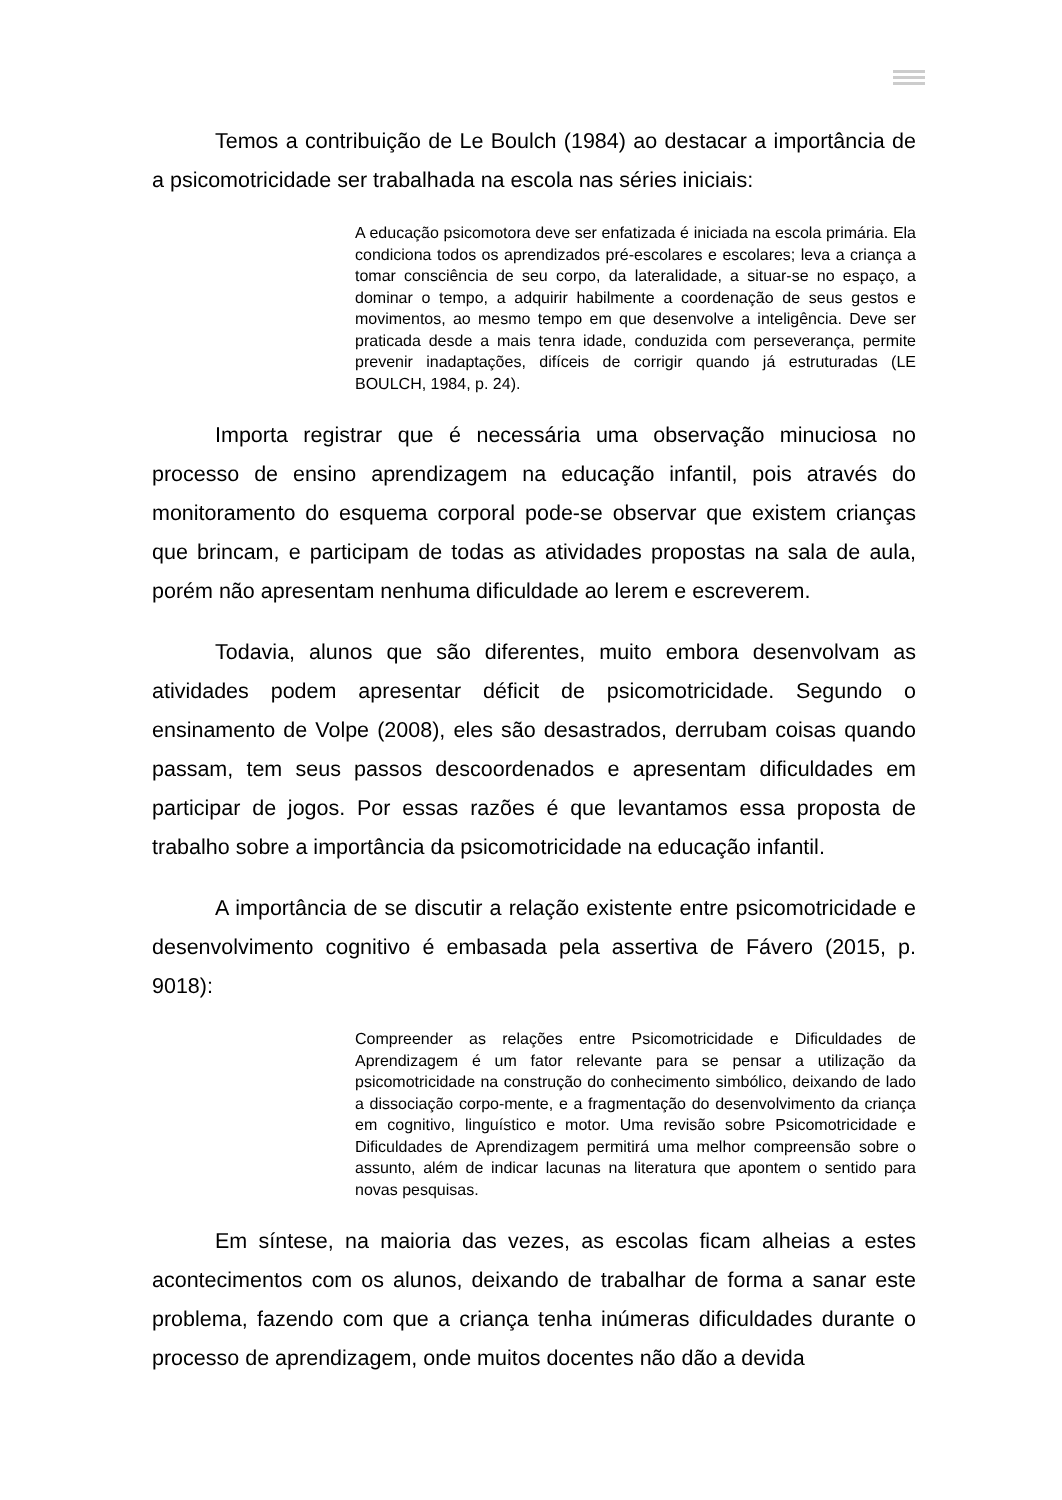Temos a contribuição de Le Boulch (1984) ao destacar a importância de a psicomotricidade ser trabalhada na escola nas séries iniciais:
A educação psicomotora deve ser enfatizada é iniciada na escola primária. Ela condiciona todos os aprendizados pré-escolares e escolares; leva a criança a tomar consciência de seu corpo, da lateralidade, a situar-se no espaço, a dominar o tempo, a adquirir habilmente a coordenação de seus gestos e movimentos, ao mesmo tempo em que desenvolve a inteligência. Deve ser praticada desde a mais tenra idade, conduzida com perseverança, permite prevenir inadaptações, difíceis de corrigir quando já estruturadas (LE BOULCH, 1984, p. 24).
Importa registrar que é necessária uma observação minuciosa no processo de ensino aprendizagem na educação infantil, pois através do monitoramento do esquema corporal pode-se observar que existem crianças que brincam, e participam de todas as atividades propostas na sala de aula, porém não apresentam nenhuma dificuldade ao lerem e escreverem.
Todavia, alunos que são diferentes, muito embora desenvolvam as atividades podem apresentar déficit de psicomotricidade. Segundo o ensinamento de Volpe (2008), eles são desastrados, derrubam coisas quando passam, tem seus passos descoordenados e apresentam dificuldades em participar de jogos. Por essas razões é que levantamos essa proposta de trabalho sobre a importância da psicomotricidade na educação infantil.
A importância de se discutir a relação existente entre psicomotricidade e desenvolvimento cognitivo é embasada pela assertiva de Fávero (2015, p. 9018):
Compreender as relações entre Psicomotricidade e Dificuldades de Aprendizagem é um fator relevante para se pensar a utilização da psicomotricidade na construção do conhecimento simbólico, deixando de lado a dissociação corpo-mente, e a fragmentação do desenvolvimento da criança em cognitivo, linguístico e motor. Uma revisão sobre Psicomotricidade e Dificuldades de Aprendizagem permitirá uma melhor compreensão sobre o assunto, além de indicar lacunas na literatura que apontem o sentido para novas pesquisas.
Em síntese, na maioria das vezes, as escolas ficam alheias a estes acontecimentos com os alunos, deixando de trabalhar de forma a sanar este problema, fazendo com que a criança tenha inúmeras dificuldades durante o processo de aprendizagem, onde muitos docentes não dão a devida